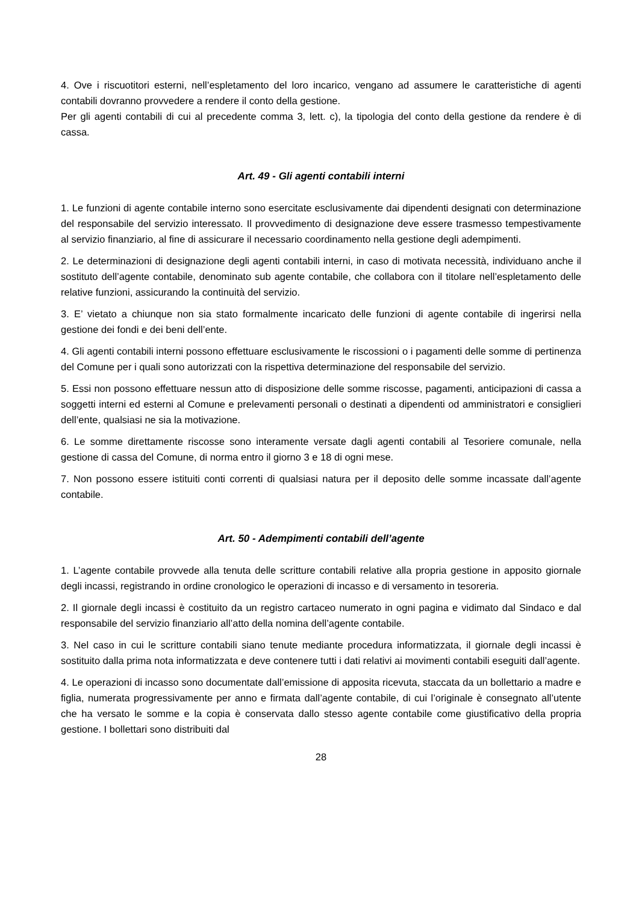4. Ove i riscuotitori esterni, nell’espletamento del loro incarico, vengano ad assumere le caratteristiche di agenti contabili dovranno provvedere a rendere il conto della gestione.
Per gli agenti contabili di cui al precedente comma 3, lett. c), la tipologia del conto della gestione da rendere è di cassa.
Art. 49 - Gli agenti contabili interni
1. Le funzioni di agente contabile interno sono esercitate esclusivamente dai dipendenti designati con determinazione del responsabile del servizio interessato. Il provvedimento di designazione deve essere trasmesso tempestivamente al servizio finanziario, al fine di assicurare il necessario coordinamento nella gestione degli adempimenti.
2. Le determinazioni di designazione degli agenti contabili interni, in caso di motivata necessità, individuano anche il sostituto dell’agente contabile, denominato sub agente contabile, che collabora con il titolare nell’espletamento delle relative funzioni, assicurando la continuità del servizio.
3. E’ vietato a chiunque non sia stato formalmente incaricato delle funzioni di agente contabile di ingerirsi nella gestione dei fondi e dei beni dell’ente.
4. Gli agenti contabili interni possono effettuare esclusivamente le riscossioni o i pagamenti delle somme di pertinenza del Comune per i quali sono autorizzati con la rispettiva determinazione del responsabile del servizio.
5. Essi non possono effettuare nessun atto di disposizione delle somme riscosse, pagamenti, anticipazioni di cassa a soggetti interni ed esterni al Comune e prelevamenti personali o destinati a dipendenti od amministratori e consiglieri dell’ente, qualsiasi ne sia la motivazione.
6. Le somme direttamente riscosse sono interamente versate dagli agenti contabili al Tesoriere comunale, nella gestione di cassa del Comune, di norma entro il giorno 3 e 18 di ogni mese.
7. Non possono essere istituiti conti correnti di qualsiasi natura per il deposito delle somme incassate dall’agente contabile.
Art. 50 - Adempimenti contabili dell’agente
1. L’agente contabile provvede alla tenuta delle scritture contabili relative alla propria gestione in apposito giornale degli incassi, registrando in ordine cronologico le operazioni di incasso e di versamento in tesoreria.
2. Il giornale degli incassi è costituito da un registro cartaceo numerato in ogni pagina e vidimato dal Sindaco e dal responsabile del servizio finanziario all’atto della nomina dell’agente contabile.
3. Nel caso in cui le scritture contabili siano tenute mediante procedura informatizzata, il giornale degli incassi è sostituito dalla prima nota informatizzata e deve contenere tutti i dati relativi ai movimenti contabili eseguiti dall’agente.
4. Le operazioni di incasso sono documentate dall’emissione di apposita ricevuta, staccata da un bollettario a madre e figlia, numerata progressivamente per anno e firmata dall’agente contabile, di cui l’originale è consegnato all’utente che ha versato le somme e la copia è conservata dallo stesso agente contabile come giustificativo della propria gestione. I bollettari sono distribuiti dal
28